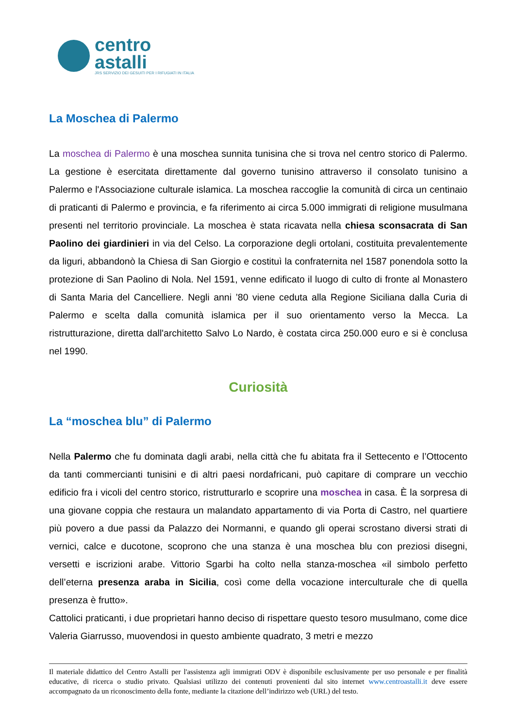centro
astalli
JRS SERVIZIO DEI GESUITI PER I RIFUGIATI IN ITALIA
La Moschea di Palermo
La moschea di Palermo è una moschea sunnita tunisina che si trova nel centro storico di Palermo. La gestione è esercitata direttamente dal governo tunisino attraverso il consolato tunisino a Palermo e l'Associazione culturale islamica. La moschea raccoglie la comunità di circa un centinaio di praticanti di Palermo e provincia, e fa riferimento ai circa 5.000 immigrati di religione musulmana presenti nel territorio provinciale. La moschea è stata ricavata nella chiesa sconsacrata di San Paolino dei giardinieri in via del Celso. La corporazione degli ortolani, costituita prevalentemente da liguri, abbandonò la Chiesa di San Giorgio e costituì la confraternita nel 1587 ponendola sotto la protezione di San Paolino di Nola. Nel 1591, venne edificato il luogo di culto di fronte al Monastero di Santa Maria del Cancelliere. Negli anni ’80 viene ceduta alla Regione Siciliana dalla Curia di Palermo e scelta dalla comunità islamica per il suo orientamento verso la Mecca. La ristrutturazione, diretta dall'architetto Salvo Lo Nardo, è costata circa 250.000 euro e si è conclusa nel 1990.
Curiosità
La “moschea blu” di Palermo
Nella Palermo che fu dominata dagli arabi, nella città che fu abitata fra il Settecento e l’Ottocento da tanti commercianti tunisini e di altri paesi nordafricani, può capitare di comprare un vecchio edificio fra i vicoli del centro storico, ristrutturarlo e scoprire una moschea in casa. È la sorpresa di una giovane coppia che restaura un malandato appartamento di via Porta di Castro, nel quartiere più povero a due passi da Palazzo dei Normanni, e quando gli operai scrostano diversi strati di vernici, calce e ducotone, scoprono che una stanza è una moschea blu con preziosi disegni, versetti e iscrizioni arabe. Vittorio Sgarbi ha colto nella stanza-moschea «il simbolo perfetto dell’eterna presenza araba in Sicilia, così come della vocazione interculturale che di quella presenza è frutto».
Cattolici praticanti, i due proprietari hanno deciso di rispettare questo tesoro musulmano, come dice Valeria Giarrusso, muovendosi in questo ambiente quadrato, 3 metri e mezzo
Il materiale didattico del Centro Astalli per l'assistenza agli immigrati ODV è disponibile esclusivamente per uso personale e per finalità educative, di ricerca o studio privato. Qualsiasi utilizzo dei contenuti provenienti dal sito internet www.centroastalli.it deve essere accompagnato da un riconoscimento della fonte, mediante la citazione dell’indirizzo web (URL) del testo.